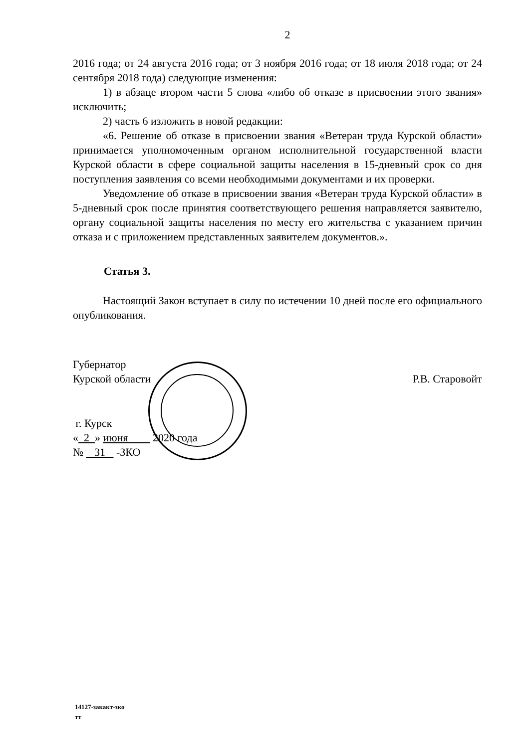2
2016 года; от 24 августа 2016 года; от 3 ноября 2016 года; от 18 июля 2018 года; от 24 сентября 2018 года) следующие изменения:
1) в абзаце втором части 5 слова «либо об отказе в присвоении этого звания» исключить;
2) часть 6 изложить в новой редакции:
«6. Решение об отказе в присвоении звания «Ветеран труда Курской области» принимается уполномоченным органом исполнительной государственной власти Курской области в сфере социальной защиты населения в 15-дневный срок со дня поступления заявления со всеми необходимыми документами и их проверки.
Уведомление об отказе в присвоении звания «Ветеран труда Курской области» в 5-дневный срок после принятия соответствующего решения направляется заявителю, органу социальной защиты населения по месту его жительства с указанием причин отказа и с приложением представленных заявителем документов.».
Статья 3.
Настоящий Закон вступает в силу по истечении 10 дней после его официального опубликования.
Губернатор
Курской области
Р.В. Старовойт
г. Курск
« 2 » июня 2020 года
№ 31 -ЗКО
14127-закакт-зко
тт